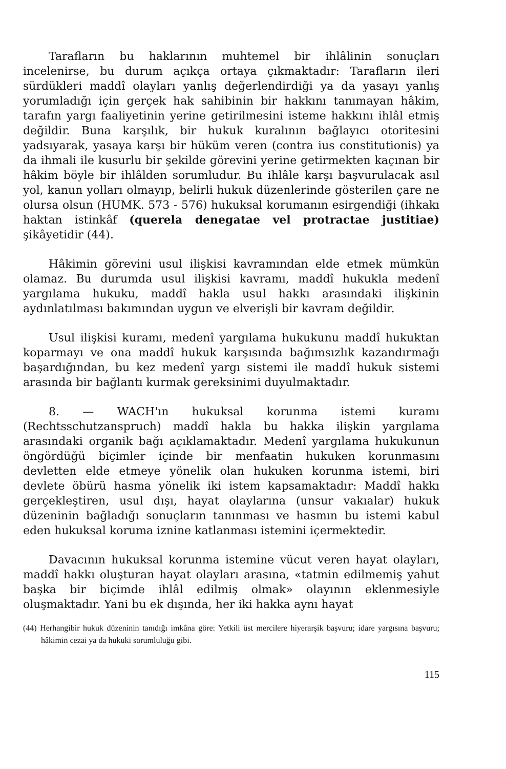Tarafların bu haklarının muhtemel bir ihlâlinin sonuçları incelenirse, bu durum açıkça ortaya çıkmaktadır: Tarafların ileri sürdükleri maddî olayları yanlış değerlendirdiği ya da yasayı yanlış yorumladığı için gerçek hak sahibinin bir hakkını tanımayan hâkim, tarafın yargı faaliyetinin yerine getirilmesini isteme hakkını ihlâl etmiş değildir. Buna karşılık, bir hukuk kuralının bağlayıcı otoritesini yadsıyarak, yasaya karşı bir hüküm veren (contra ius constitutionis) ya da ihmali ile kusurlu bir şekilde görevini yerine getirmekten kaçınan bir hâkim böyle bir ihlâlden sorumludur. Bu ihlâle karşı başvurulacak asıl yol, kanun yolları olmayıp, belirli hukuk düzenlerinde gösterilen çare ne olursa olsun (HUMK. 573 - 576) hukuksal korumanın esirgendiği (ihkakı haktan istinkâf (querela denegatae vel protractae justitiae) şikâyetidir (44).
Hâkimin görevini usul ilişkisi kavramından elde etmek mümkün olamaz. Bu durumda usul ilişkisi kavramı, maddî hukukla medenî yargılama hukuku, maddî hakla usul hakkı arasındaki ilişkinin aydınlatılması bakımından uygun ve elverişli bir kavram değildir.
Usul ilişkisi kuramı, medenî yargılama hukukunu maddî hukuktan koparmayı ve ona maddî hukuk karşısında bağımsızlık kazandırmağı başardığından, bu kez medenî yargı sistemi ile maddî hukuk sistemi arasında bir bağlantı kurmak gereksinimi duyulmaktadır.
8. — WACH'ın hukuksal korunma istemi kuramı (Rechtsschutzanspruch) maddî hakla bu hakka ilişkin yargılama arasındaki organik bağı açıklamaktadır. Medenî yargılama hukukunun öngördüğü biçimler içinde bir menfaatin hukuken korunmasını devletten elde etmeye yönelik olan hukuken korunma istemi, biri devlete öbürü hasma yönelik iki istem kapsamaktadır: Maddî hakkı gerçekleştiren, usul dışı, hayat olaylarına (unsur vakıalar) hukuk düzeninin bağladığı sonuçların tanınması ve hasmın bu istemi kabul eden hukuksal koruma iznine katlanması istemini içermektedir.
Davacının hukuksal korunma istemine vücut veren hayat olayları, maddî hakkı oluşturan hayat olayları arasına, «tatmin edilmemiş yahut başka bir biçimde ihlâl edilmiş olmak» olayının eklenmesiyle oluşmaktadır. Yani bu ek dışında, her iki hakka aynı hayat
(44) Herhangibir hukuk düzeninin tanıdığı imkâna göre: Yetkili üst mercilere hiyerarşik başvuru; idare yargısına başvuru; hâkimin cezai ya da hukuki sorumluluğu gibi.
115